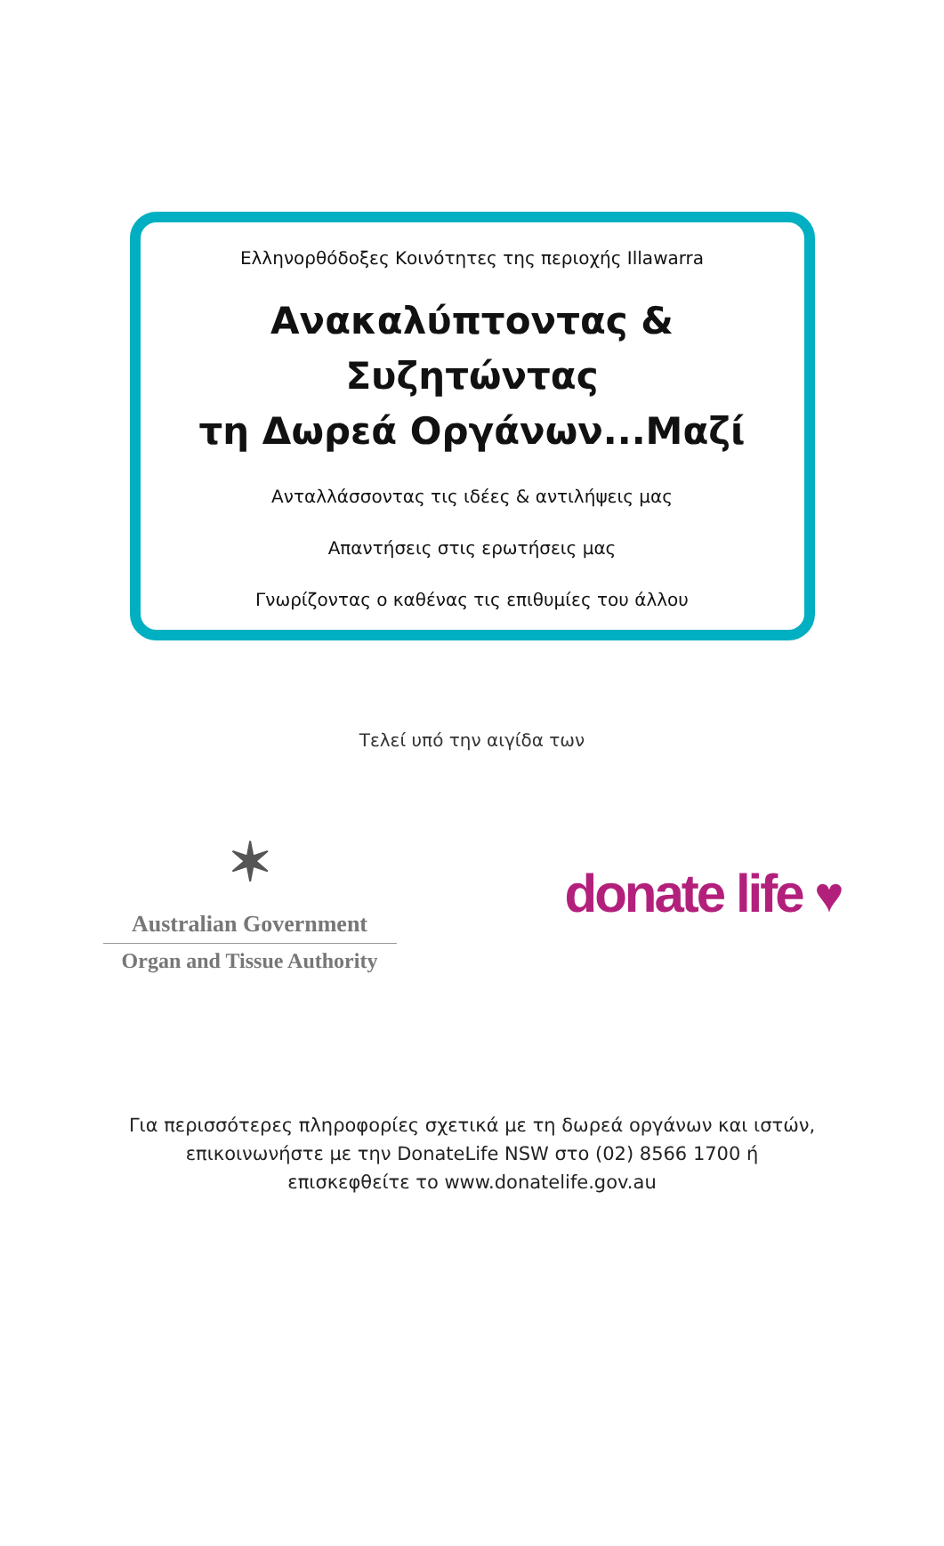Ελληνορθόδοξες Κοινότητες της περιοχής Illawarra
Ανακαλύπτοντας & Συζητώντας
τη Δωρεά Οργάνων...Μαζί
Ανταλλάσσοντας τις ιδέες & αντιλήψεις μας
Απαντήσεις στις ερωτήσεις μας
Γνωρίζοντας ο καθένας τις επιθυμίες του άλλου
Τελεί υπό την αιγίδα των
✶
Australian Government
Organ and Tissue Authority
donate life ♥
Για περισσότερες πληροφορίες σχετικά με τη δωρεά οργάνων και ιστών,
επικοινωνήστε με την DonateLife NSW στο (02) 8566 1700 ή
επισκεφθείτε το www.donatelife.gov.au